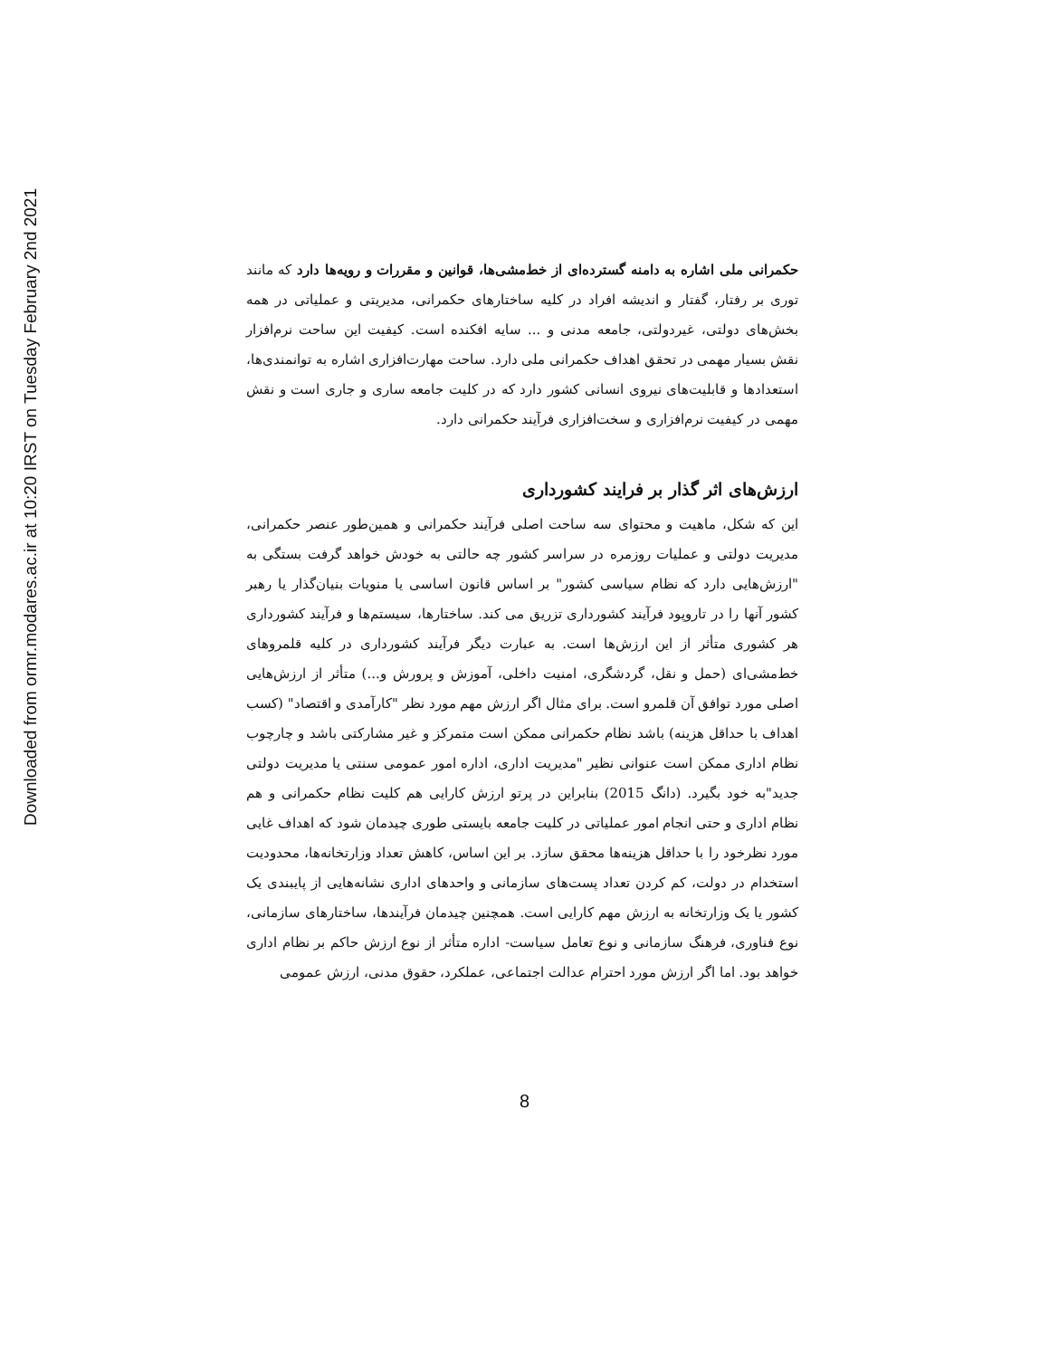Downloaded from ormr.modares.ac.ir at 10:20 IRST on Tuesday February 2nd 2021
حکمرانی ملی اشاره به دامنه گسترده‌ای از خط‌مشی‌ها، قوانین و مقررات و رویه‌ها دارد که مانند توری بر رفتار، گفتار و اندیشه افراد در کلیه ساختارهای حکمرانی، مدیریتی و عملیاتی در همه بخش‌های دولتی، غیردولتی، جامعه مدنی و ... سایه افکنده است. کیفیت این ساحت نرم‌افزار نقش بسیار مهمی در تحقق اهداف حکمرانی ملی دارد. ساحت مهارت‌افزاری اشاره به توانمندی‌ها، استعدادها و قابلیت‌های نیروی انسانی کشور دارد که در کلیت جامعه ساری و جاری است و نقش مهمی در کیفیت نرم‌افزاری و سخت‌افزاری فرآیند حکمرانی دارد.
ارزش‌های اثر گذار بر فرایند کشورداری
این که شکل، ماهیت و محتوای سه ساحت اصلی فرآیند حکمرانی و همین‌طور عنصر حکمرانی، مدیریت دولتی و عملیات روزمره در سراسر کشور چه حالتی به خودش خواهد گرفت بستگی به "ارزش‌هایی دارد که نظام سیاسی کشور" بر اساس قانون اساسی یا منویات بنیان‌گذار یا رهبر کشور آنها را در تاروپود فرآیند کشورداری تزریق می کند. ساختارها، سیستم‌ها و فرآیند کشورداری هر کشوری متأثر از این ارزش‌ها است. به عبارت دیگر فرآیند کشورداری در کلیه قلمروهای خط‌مشی‌ای (حمل و نقل، گردشگری، امنیت داخلی، آموزش و پرورش و...) متأثر از ارزش‌هایی اصلی مورد توافق آن قلمرو است. برای مثال اگر ارزش مهم مورد نظر "کارآمدی و اقتصاد" (کسب اهداف با حداقل هزینه) باشد نظام حکمرانی ممکن است متمرکز و غیر مشارکتی باشد و چارچوب نظام اداری ممکن است عنوانی نظیر "مدیریت اداری، اداره امور عمومی سنتی یا مدیریت دولتی جدید"به خود بگیرد. (دانگ 2015) بنابراین در پرتو ارزش کارایی هم کلیت نظام حکمرانی و هم نظام اداری و حتی انجام امور عملیاتی در کلیت جامعه بایستی طوری چیدمان شود که اهداف غایی مورد نظرخود را با حداقل هزینه‌ها محقق سازد. بر این اساس، کاهش تعداد وزارتخانه‌ها، محدودیت استخدام در دولت، کم کردن تعداد پست‌های سازمانی و واحدهای اداری نشانه‌هایی از پایبندی یک کشور یا یک وزارتخانه به ارزش مهم کارایی است. همچنین چیدمان فرآیندها، ساختارهای سازمانی، نوع فناوری، فرهنگ سازمانی و نوع تعامل سیاست- اداره متأثر از نوع ارزش حاکم بر نظام اداری خواهد بود. اما اگر ارزش مورد احترام عدالت اجتماعی، عملکرد، حقوق مدنی، ارزش عمومی
8